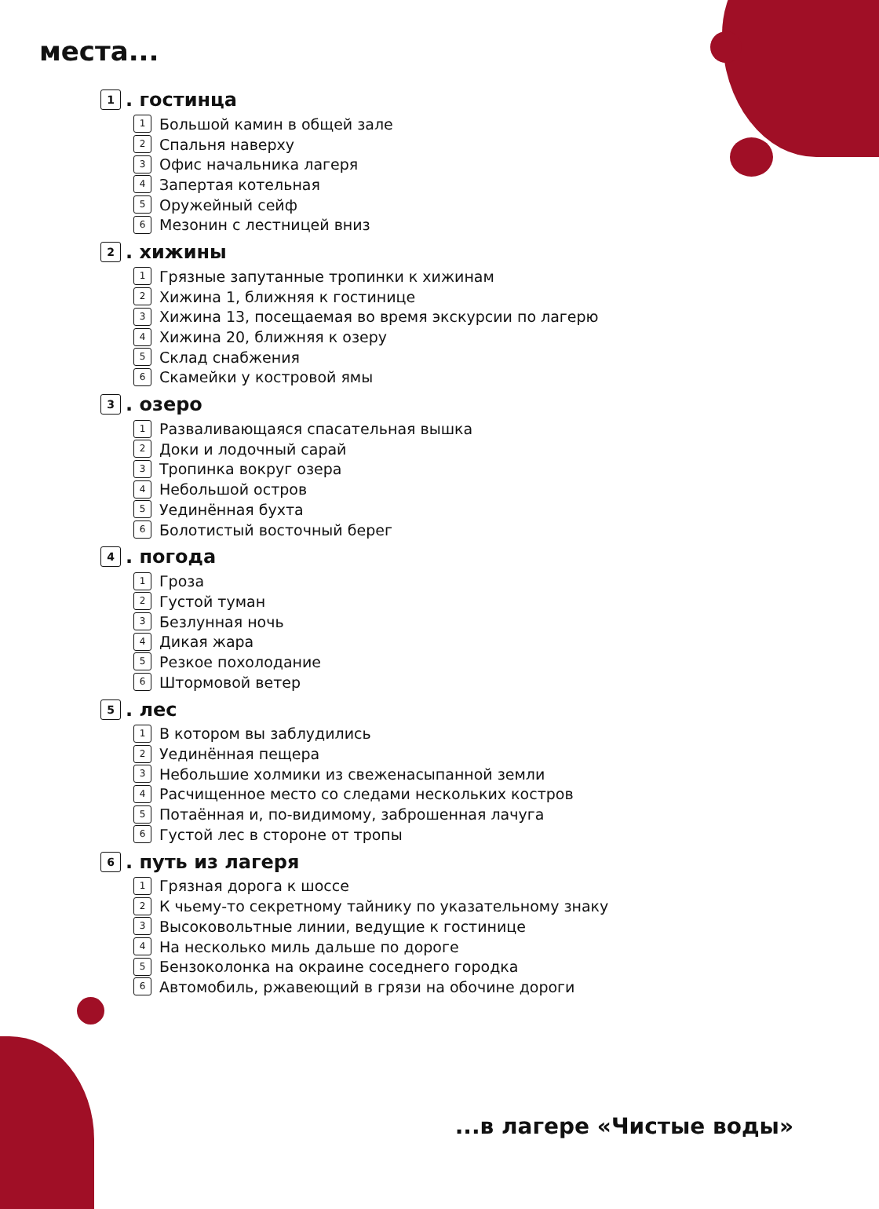места...
1. гостинца
1 Большой камин в общей зале
2 Спальня наверху
3 Офис начальника лагеря
4 Запертая котельная
5 Оружейный сейф
6 Мезонин с лестницей вниз
2. хижины
1 Грязные запутанные тропинки к хижинам
2 Хижина 1, ближняя к гостинице
3 Хижина 13, посещаемая во время экскурсии по лагерю
4 Хижина 20, ближняя к озеру
5 Склад снабжения
6 Скамейки у костровой ямы
3. озеро
1 Разваливающаяся спасательная вышка
2 Доки и лодочный сарай
3 Тропинка вокруг озера
4 Небольшой остров
5 Уединённая бухта
6 Болотистый восточный берег
4. погода
1 Гроза
2 Густой туман
3 Безлунная ночь
4 Дикая жара
5 Резкое похолодание
6 Штормовой ветер
5. лес
1 В котором вы заблудились
2 Уединённая пещера
3 Небольшие холмики из свеженасыпанной земли
4 Расчищенное место со следами нескольких костров
5 Потаённая и, по-видимому, заброшенная лачуга
6 Густой лес в стороне от тропы
6. путь из лагеря
1 Грязная дорога к шоссе
2 К чьему-то секретному тайнику по указательному знаку
3 Высоковольтные линии, ведущие к гостинице
4 На несколько миль дальше по дороге
5 Бензоколонка на окраине соседнего городка
6 Автомобиль, ржавеющий в грязи на обочине дороги
...в лагере «Чистые воды»